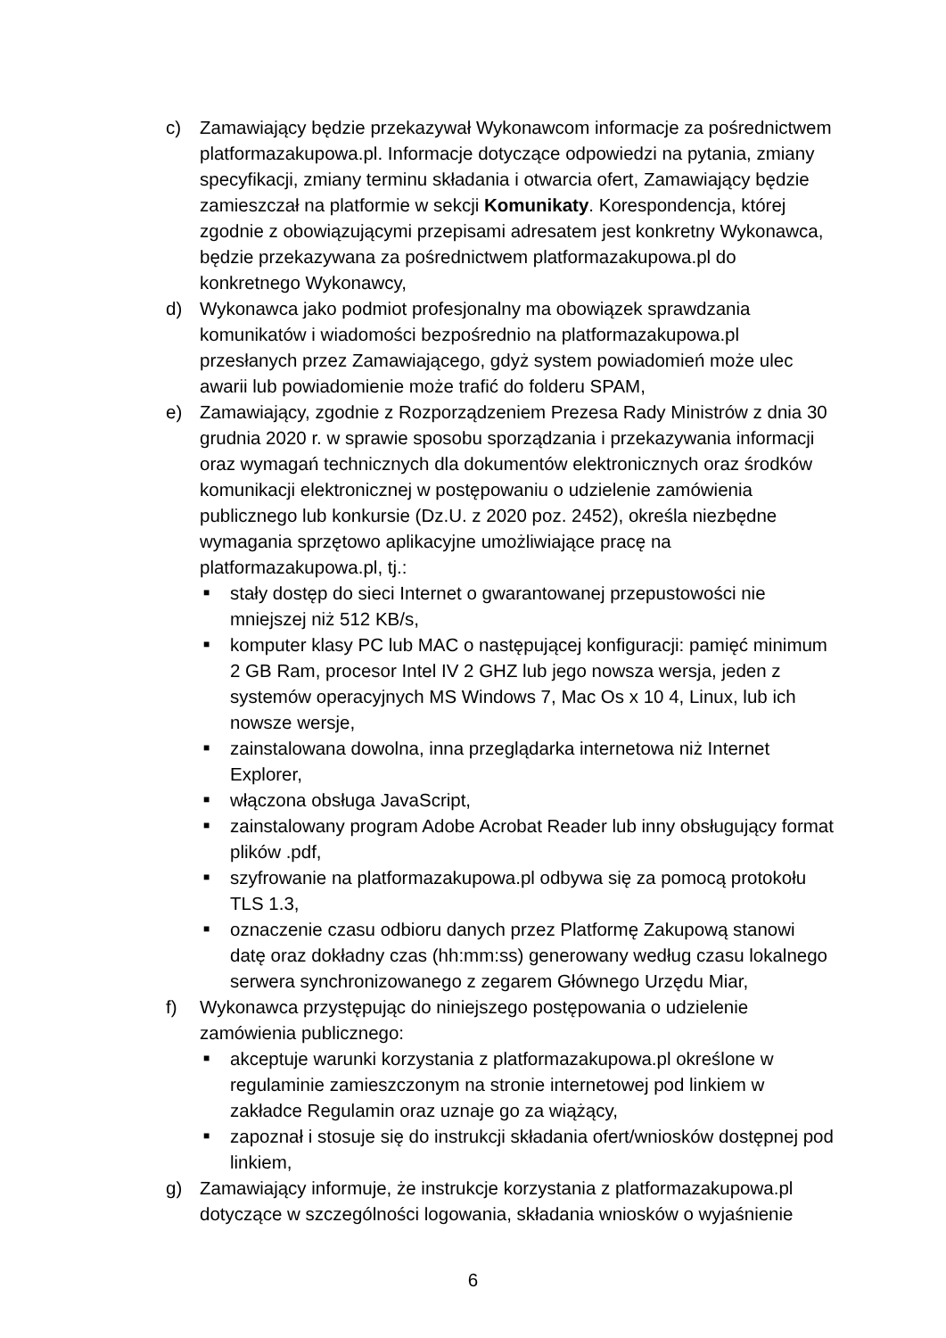c) Zamawiający będzie przekazywał Wykonawcom informacje za pośrednictwem platformazakupowa.pl. Informacje dotyczące odpowiedzi na pytania, zmiany specyfikacji, zmiany terminu składania i otwarcia ofert, Zamawiający będzie zamieszczał na platformie w sekcji Komunikaty. Korespondencja, której zgodnie z obowiązującymi przepisami adresatem jest konkretny Wykonawca, będzie przekazywana za pośrednictwem platformazakupowa.pl do konkretnego Wykonawcy,
d) Wykonawca jako podmiot profesjonalny ma obowiązek sprawdzania komunikatów i wiadomości bezpośrednio na platformazakupowa.pl przesłanych przez Zamawiającego, gdyż system powiadomień może ulec awarii lub powiadomienie może trafić do folderu SPAM,
e) Zamawiający, zgodnie z Rozporządzeniem Prezesa Rady Ministrów z dnia 30 grudnia 2020 r. w sprawie sposobu sporządzania i przekazywania informacji oraz wymagań technicznych dla dokumentów elektronicznych oraz środków komunikacji elektronicznej w postępowaniu o udzielenie zamówienia publicznego lub konkursie (Dz.U. z 2020 poz. 2452), określa niezbędne wymagania sprzętowo aplikacyjne umożliwiające pracę na platformazakupowa.pl, tj.:
■
stały dostęp do sieci Internet o gwarantowanej przepustowości nie mniejszej niż 512 KB/s,
■
komputer klasy PC lub MAC o następującej konfiguracji: pamięć minimum 2 GB Ram, procesor Intel IV 2 GHZ lub jego nowsza wersja, jeden z systemów operacyjnych MS Windows 7, Mac Os x 10 4, Linux, lub ich nowsze wersje,
■
zainstalowana dowolna, inna przeglądarka internetowa niż Internet Explorer,
■
włączona obsługa JavaScript,
■
zainstalowany program Adobe Acrobat Reader lub inny obsługujący format plików .pdf,
■
szyfrowanie na platformazakupowa.pl odbywa się za pomocą protokołu TLS 1.3,
■
oznaczenie czasu odbioru danych przez Platformę Zakupową stanowi datę oraz dokładny czas (hh:mm:ss) generowany według czasu lokalnego serwera synchronizowanego z zegarem Głównego Urzędu Miar,
f) Wykonawca przystępując do niniejszego postępowania o udzielenie zamówienia publicznego:
■
akceptuje warunki korzystania z platformazakupowa.pl określone w regulaminie zamieszczonym na stronie internetowej pod linkiem w zakładce Regulamin oraz uznaje go za wiążący,
■
zapoznał i stosuje się do instrukcji składania ofert/wniosków dostępnej pod linkiem,
g) Zamawiający informuje, że instrukcje korzystania z platformazakupowa.pl dotyczące w szczególności logowania, składania wniosków o wyjaśnienie
6